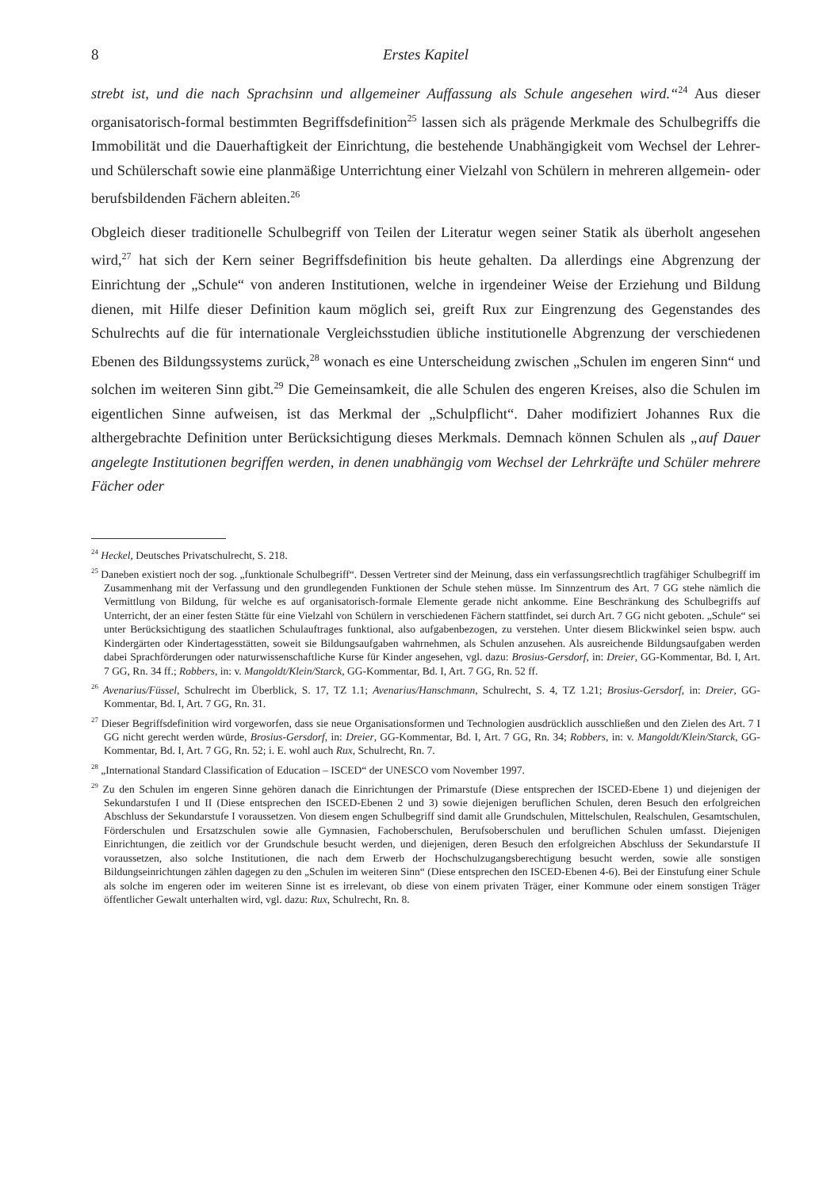8 Erstes Kapitel
strebt ist, und die nach Sprachsinn und allgemeiner Auffassung als Schule angesehen wird.“<sup>24</sup> Aus dieser organisatorisch-formal bestimmten Begriffsdefinition<sup>25</sup> lassen sich als prägende Merkmale des Schulbegriffs die Immobilität und die Dauerhaftigkeit der Einrichtung, die bestehende Unabhängigkeit vom Wechsel der Lehrer- und Schülerschaft sowie eine planmäßige Unterrichtung einer Vielzahl von Schülern in mehreren allgemein- oder berufsbildenden Fächern ableiten.<sup>26</sup>
Obgleich dieser traditionelle Schulbegriff von Teilen der Literatur wegen seiner Statik als überholt angesehen wird,<sup>27</sup> hat sich der Kern seiner Begriffsdefinition bis heute gehalten. Da allerdings eine Abgrenzung der Einrichtung der „Schule“ von anderen Institutionen, welche in irgendeiner Weise der Erziehung und Bildung dienen, mit Hilfe dieser Definition kaum möglich sei, greift Rux zur Eingrenzung des Gegenstandes des Schulrechts auf die für internationale Vergleichsstudien übliche institutionelle Abgrenzung der verschiedenen Ebenen des Bildungssystems zurück,<sup>28</sup> wonach es eine Unterscheidung zwischen „Schulen im engeren Sinn“ und solchen im weiteren Sinn gibt.<sup>29</sup> Die Gemeinsamkeit, die alle Schulen des engeren Kreises, also die Schulen im eigentlichen Sinne aufweisen, ist das Merkmal der „Schulpflicht“. Daher modifiziert Johannes Rux die althergebrachte Definition unter Berücksichtigung dieses Merkmals. Demnach können Schulen als „auf Dauer angelegte Institutionen begriffen werden, in denen unabhängig vom Wechsel der Lehrkräfte und Schüler mehrere Fächer oder
<sup>24</sup> Heckel, Deutsches Privatschulrecht, S. 218.
<sup>25</sup> Daneben existiert noch der sog. „funktionale Schulbegriff“. Dessen Vertreter sind der Meinung, dass ein verfassungsrechtlich tragfähiger Schulbegriff im Zusammenhang mit der Verfassung und den grundlegenden Funktionen der Schule stehen müsse. Im Sinnzentrum des Art. 7 GG stehe nämlich die Vermittlung von Bildung, für welche es auf organisatorisch-formale Elemente gerade nicht ankomme. Eine Beschränkung des Schulbegriffs auf Unterricht, der an einer festen Stätte für eine Vielzahl von Schülern in verschiedenen Fächern stattfindet, sei durch Art. 7 GG nicht geboten. „Schule“ sei unter Berücksichtigung des staatlichen Schulauftrages funktional, also aufgabenbezogen, zu verstehen. Unter diesem Blickwinkel seien bspw. auch Kindergärten oder Kindertagesstätten, soweit sie Bildungsaufgaben wahrnehmen, als Schulen anzusehen. Als ausreichende Bildungsaufgaben werden dabei Sprachförderungen oder naturwissenschaftliche Kurse für Kinder angesehen, vgl. dazu: Brosius-Gersdorf, in: Dreier, GG-Kommentar, Bd. I, Art. 7 GG, Rn. 34 ff.; Robbers, in: v. Mangoldt/Klein/Starck, GG-Kommentar, Bd. I, Art. 7 GG, Rn. 52 ff.
<sup>26</sup> Avenarius/Füssel, Schulrecht im Überblick, S. 17, TZ 1.1; Avenarius/Hanschmann, Schulrecht, S. 4, TZ 1.21; Brosius-Gersdorf, in: Dreier, GG-Kommentar, Bd. I, Art. 7 GG, Rn. 31.
<sup>27</sup> Dieser Begriffsdefinition wird vorgeworfen, dass sie neue Organisationsformen und Technologien ausdrücklich ausschließen und den Zielen des Art. 7 I GG nicht gerecht werden würde, Brosius-Gersdorf, in: Dreier, GG-Kommentar, Bd. I, Art. 7 GG, Rn. 34; Robbers, in: v. Mangoldt/Klein/Starck, GG-Kommentar, Bd. I, Art. 7 GG, Rn. 52; i. E. wohl auch Rux, Schulrecht, Rn. 7.
<sup>28</sup> „International Standard Classification of Education – ISCED“ der UNESCO vom November 1997.
<sup>29</sup> Zu den Schulen im engeren Sinne gehören danach die Einrichtungen der Primarstufe (Diese entsprechen der ISCED-Ebene 1) und diejenigen der Sekundarstufen I und II (Diese entsprechen den ISCED-Ebenen 2 und 3) sowie diejenigen beruflichen Schulen, deren Besuch den erfolgreichen Abschluss der Sekundarstufe I voraussetzen. Von diesem engen Schulbegriff sind damit alle Grundschulen, Mittelschulen, Realschulen, Gesamtschulen, Förderschulen und Ersatzschulen sowie alle Gymnasien, Fachoberschulen, Berufsoberschulen und beruflichen Schulen umfasst. Diejenigen Einrichtungen, die zeitlich vor der Grundschule besucht werden, und diejenigen, deren Besuch den erfolgreichen Abschluss der Sekundarstufe II voraussetzen, also solche Institutionen, die nach dem Erwerb der Hochschulzugangsberechtigung besucht werden, sowie alle sonstigen Bildungseinrichtungen zählen dagegen zu den „Schulen im weiteren Sinn“ (Diese entsprechen den ISCED-Ebenen 4-6). Bei der Einstufung einer Schule als solche im engeren oder im weiteren Sinne ist es irrelevant, ob diese von einem privaten Träger, einer Kommune oder einem sonstigen Träger öffentlicher Gewalt unterhalten wird, vgl. dazu: Rux, Schulrecht, Rn. 8.